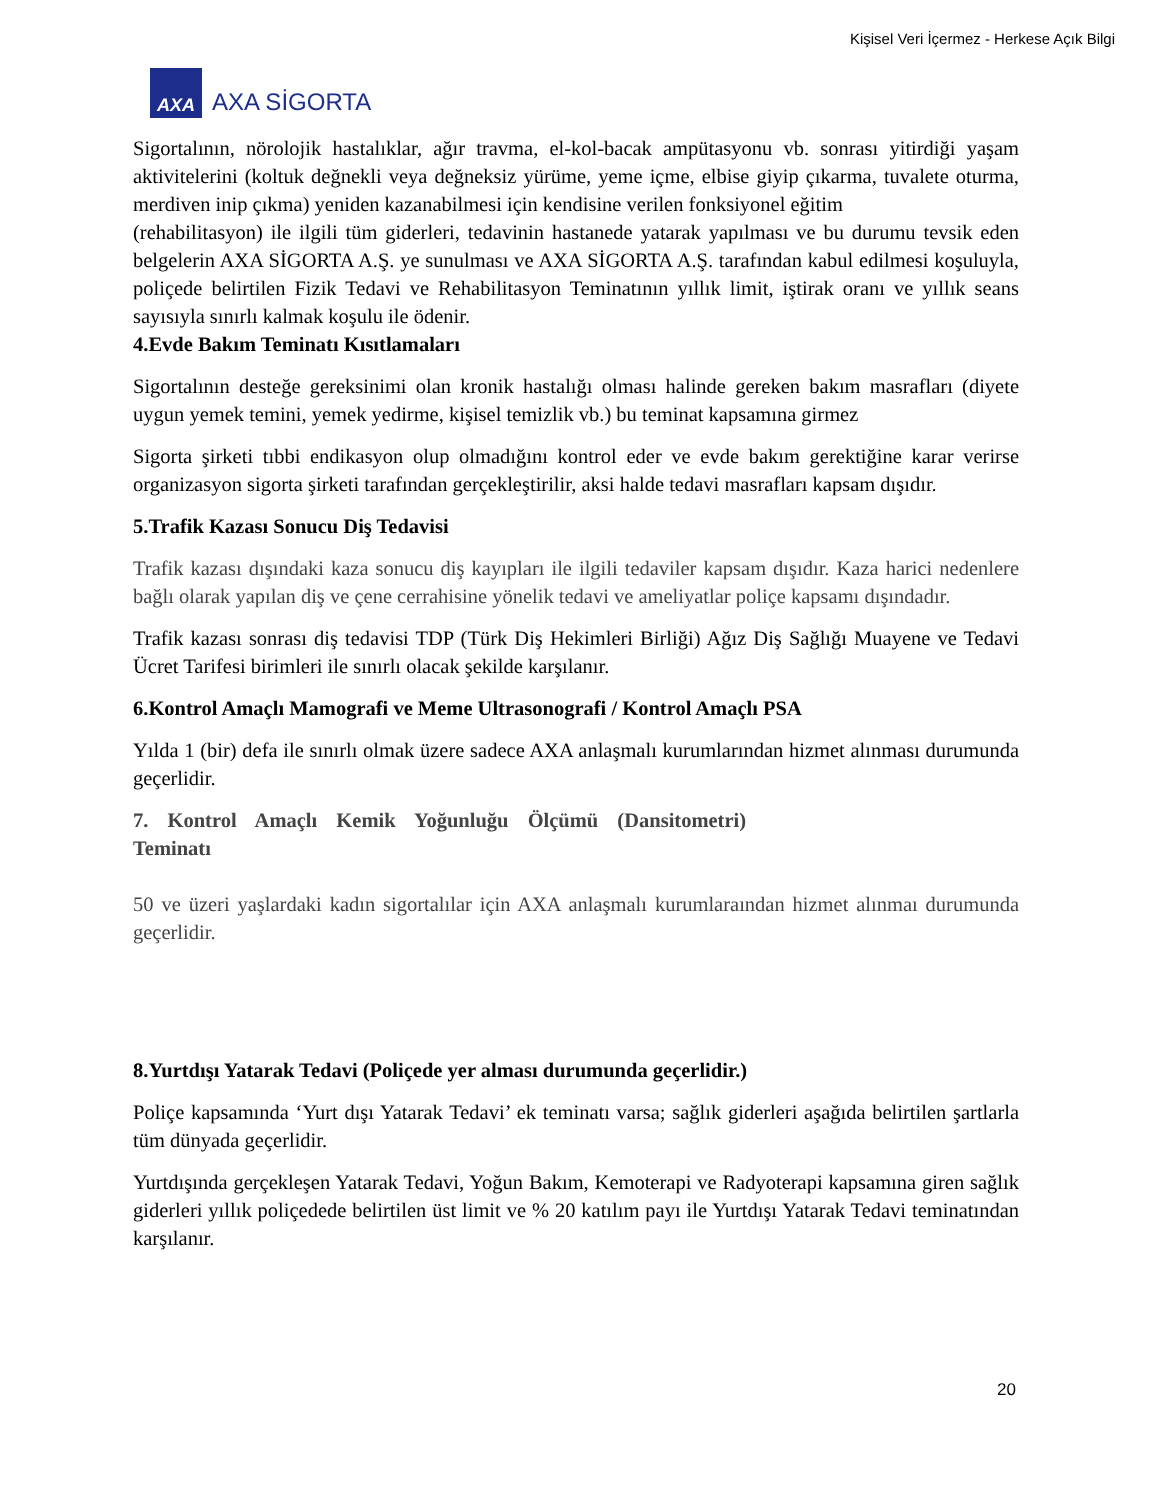Kişisel Veri İçermez - Herkese Açık Bilgi
AXA
AXA SİGORTA
Sigortalının, nörolojik hastalıklar, ağır travma, el-kol-bacak ampütasyonu vb. sonrası yitirdiği yaşam aktivitelerini (koltuk değnekli veya değneksiz yürüme, yeme içme, elbise giyip çıkarma, tuvalete oturma, merdiven inip çıkma) yeniden kazanabilmesi için kendisine verilen fonksiyonel eğitim
(rehabilitasyon) ile ilgili tüm giderleri, tedavinin hastanede yatarak yapılması ve bu durumu tevsik eden belgelerin AXA SİGORTA A.Ş. ye sunulması ve AXA SİGORTA A.Ş. tarafından kabul edilmesi koşuluyla, poliçede belirtilen Fizik Tedavi ve Rehabilitasyon Teminatının yıllık limit, iştirak oranı ve yıllık seans sayısıyla sınırlı kalmak koşulu ile ödenir.
4.Evde Bakım Teminatı Kısıtlamaları
Sigortalının desteğe gereksinimi olan kronik hastalığı olması halinde gereken bakım masrafları (diyete uygun yemek temini, yemek yedirme, kişisel temizlik vb.) bu teminat kapsamına girmez
Sigorta şirketi tıbbi endikasyon olup olmadığını kontrol eder ve evde bakım gerektiğine karar verirse organizasyon sigorta şirketi tarafından gerçekleştirilir, aksi halde tedavi masrafları kapsam dışıdır.
5.Trafik Kazası Sonucu Diş Tedavisi
Trafik kazası dışındaki kaza sonucu diş kayıpları ile ilgili tedaviler kapsam dışıdır. Kaza harici nedenlere bağlı olarak yapılan diş ve çene cerrahisine yönelik tedavi ve ameliyatlar poliçe kapsamı dışındadır.
Trafik kazası sonrası diş tedavisi TDP (Türk Diş Hekimleri Birliği) Ağız Diş Sağlığı Muayene ve Tedavi Ücret Tarifesi birimleri ile sınırlı olacak şekilde karşılanır.
6.Kontrol Amaçlı Mamografi ve Meme Ultrasonografi / Kontrol Amaçlı PSA
Yılda 1 (bir) defa ile sınırlı olmak üzere sadece AXA anlaşmalı kurumlarından hizmet alınması durumunda geçerlidir.
7. Kontrol Amaçlı Kemik Yoğunluğu Ölçümü (Dansitometri) Teminatı
50 ve üzeri yaşlardaki kadın sigortalılar için AXA anlaşmalı kurumlaraından hizmet alınmaı durumunda geçerlidir.
8.Yurtdışı Yatarak Tedavi (Poliçede yer alması durumunda geçerlidir.)
Poliçe kapsamında ‘Yurt dışı Yatarak Tedavi’ ek teminatı varsa; sağlık giderleri aşağıda belirtilen şartlarla tüm dünyada geçerlidir.
Yurtdışında gerçekleşen Yatarak Tedavi, Yoğun Bakım, Kemoterapi ve Radyoterapi kapsamına giren sağlık giderleri yıllık poliçedede belirtilen üst limit ve % 20 katılım payı ile Yurtdışı Yatarak Tedavi teminatından karşılanır.
20